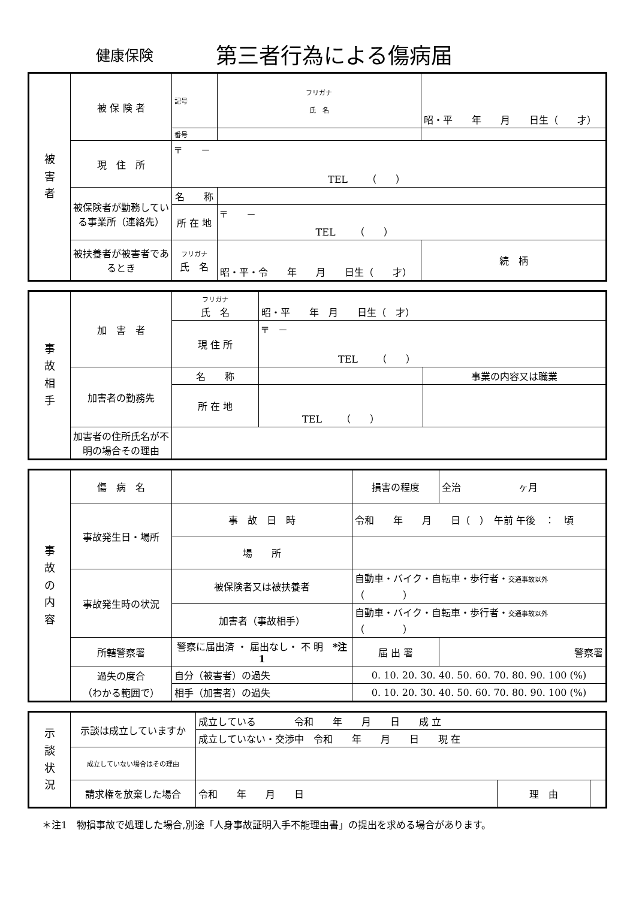健康保険
第三者行為による傷病届
| 被 害 者 | 被 保 険 者 | 記号 | フリガナ 氏 名 | 昭・平 年 月 日生（ 才） | |
| | | 番号 | | | |
| | 現 住 所 | 〒 － TEL （ ） | | | |
| | 被保険者が勤務している事業所（連絡先） | 名 称 | | | |
| | | 所 在 地 | 〒 － TEL （ ） | | |
| | 被扶養者が被害者であるとき | フリガナ 氏 名 | 昭・平・令 年 月 日生（ 才） | | 続 柄 |
| 事 故 相 手 | 加 害 者 | フリガナ 氏 名 | 昭・平 年 月 日生（ 才） | |
| | | 現 住 所 | 〒 － TEL （ ） | |
| | 加害者の勤務先 | 名 称 | | 事業の内容又は職業 |
| | | 所 在 地 | TEL （ ） | |
| | 加害者の住所氏名が不明の場合その理由 | | | |
| 事 故 の 内 容 | 傷 病 名 | | | 損害の程度 | 全治 ヶ月 |
| | 事故発生日・場所 | 事 故 日 時 | 令和 年 月 日（ ） 午前 午後 ： 頃 | | |
| | | 場 所 | | | |
| | 事故発生時の状況 | 被保険者又は被扶養者 | 自動車・バイク・自転車・歩行者・ 交通事故以外 （ ） | | |
| | | 加害者（事故相手） | 自動車・バイク・自転車・歩行者・ 交通事故以外 （ ） | | |
| | 所轄警察署 | 警察に届出済 ・ 届出なし・ 不 明 *注1 | | 届 出 署 | 警察署 |
| | 過失の度合 （わかる範囲で） | 自分（被害者）の過失 | 0. 10. 20. 30. 40. 50. 60. 70. 80. 90. 100 (%) | | |
| | | 相手（加害者）の過失 | 0. 10. 20. 30. 40. 50. 60. 70. 80. 90. 100 (%) | | |
| 示 談 状 況 | 示談は成立していますか | 成立している 令和 年 月 日 成 立 | | |
| | | 成立していない・交渉中 令和 年 月 日 現 在 | | |
| | 成立していない場合はその理由 | | | |
| | 請求権を放棄した場合 | 令和 年 月 日 | 理 由 | |
＊注1　物損事故で処理した場合,別途「人身事故証明入手不能理由書」の提出を求める場合があります。